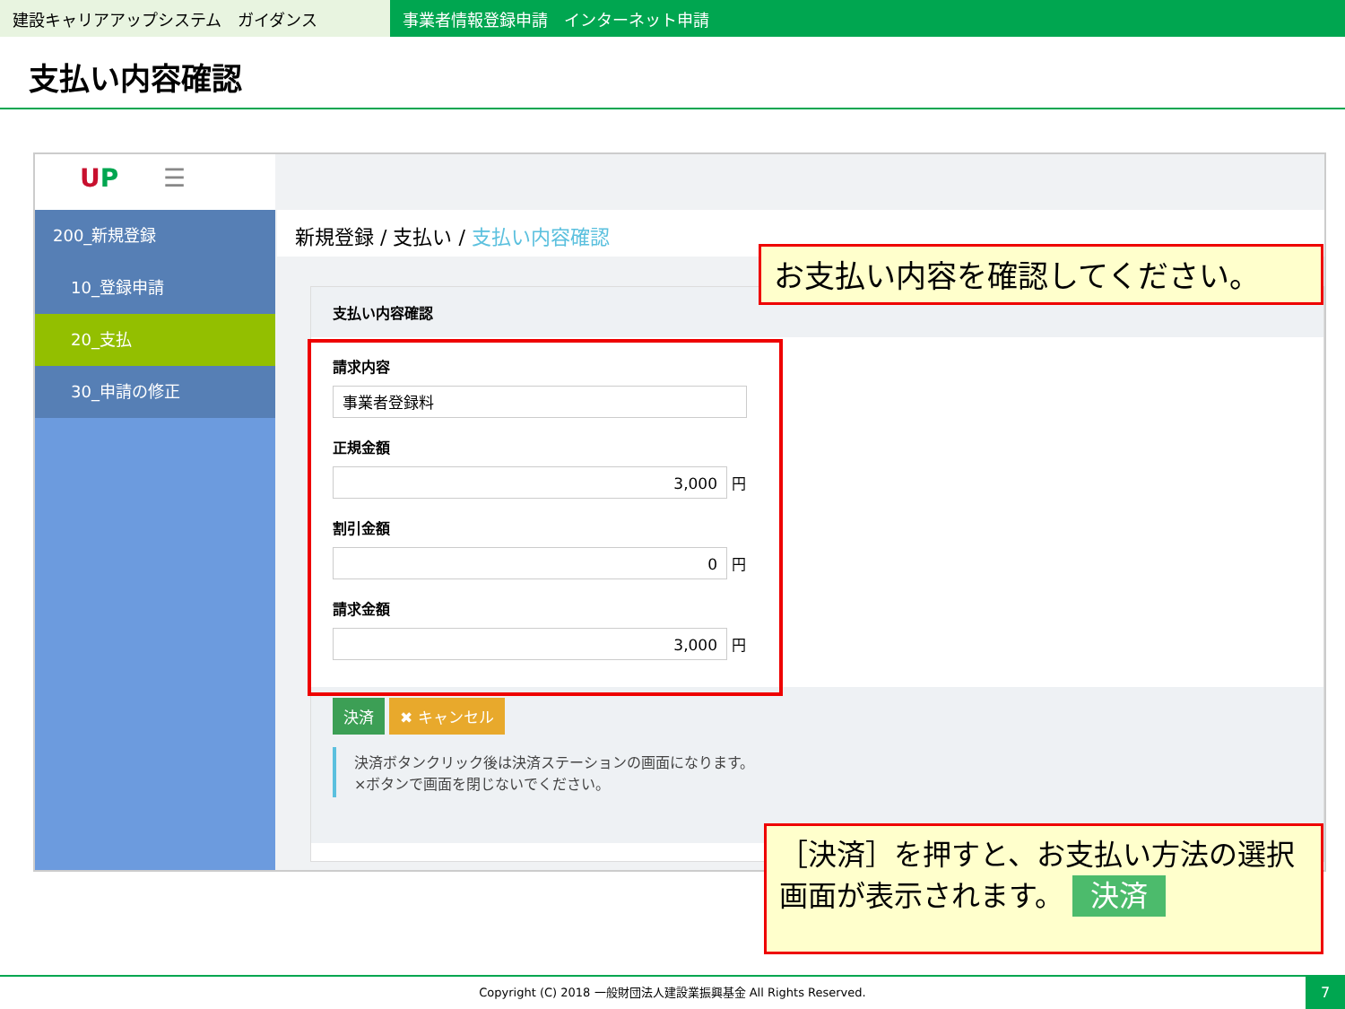建設キャリアアップシステム　ガイダンス 事業者情報登録申請　インターネット申請
支払い内容確認
UP ☰
200_新規登録
10_登録申請
20_支払
30_申請の修正
新規登録 / 支払い / 支払い内容確認
支払い内容確認
請求内容
事業者登録料
正規金額
3,000
円
割引金額
0
円
請求金額
3,000
円
決済 ✖ キャンセル
決済ボタンクリック後は決済ステーションの画面になります。
×ボタンで画面を閉じないでください。
お支払い内容を確認してください。
［決済］を押すと、お支払い方法の選択画面が表示されます。 決済
Copyright (C) 2018 一般財団法人建設業振興基金 All Rights Reserved.
7